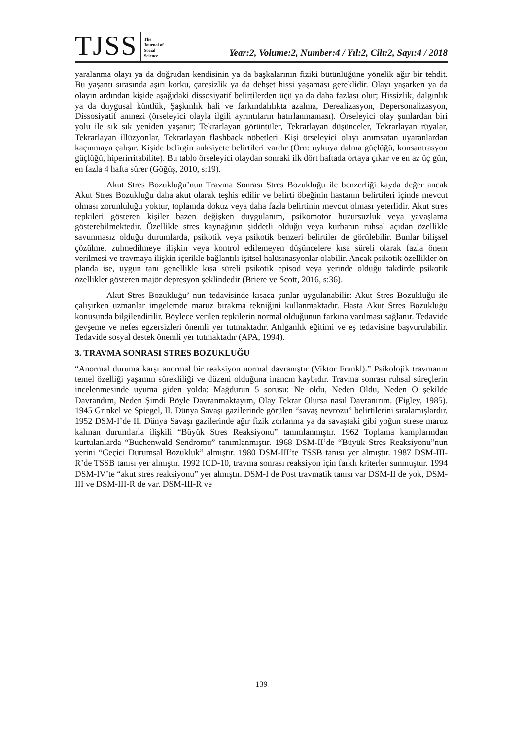TJSS
The
Journal of
Social
Science
Year:2, Volume:2, Number:4 / Yıl:2, Cilt:2, Sayı:4 / 2018
yaralanma olayı ya da doğrudan kendisinin ya da başkalarının fiziki bütünlüğüne yönelik ağır bir tehdit. Bu yaşantı sırasında aşırı korku, çaresizlik ya da dehşet hissi yaşaması gereklidir. Olayı yaşarken ya da olayın ardından kişide aşağıdaki dissosiyatif belirtilerden üçü ya da daha fazlası olur; Hissizlik, dalgınlık ya da duygusal küntlük, Şaşkınlık hali ve farkındalılıkta azalma, Derealizasyon, Depersonalizasyon, Dissosiyatif amnezi (örseleyici olayla ilgili ayrıntıların hatırlanmaması). Örseleyici olay şunlardan biri yolu ile sık sık yeniden yaşanır; Tekrarlayan görüntüler, Tekrarlayan düşünceler, Tekrarlayan rüyalar, Tekrarlayan illüzyonlar, Tekrarlayan flashback nöbetleri. Kişi örseleyici olayı anımsatan uyaranlardan kaçınmaya çalışır. Kişide belirgin anksiyete belirtileri vardır (Örn: uykuya dalma güçlüğü, konsantrasyon güçlüğü, hiperirritabilite). Bu tablo örseleyici olaydan sonraki ilk dört haftada ortaya çıkar ve en az üç gün, en fazla 4 hafta sürer (Göğüş, 2010, s:19).
Akut Stres Bozukluğu’nun Travma Sonrası Stres Bozukluğu ile benzerliği kayda değer ancak Akut Stres Bozukluğu daha akut olarak teşhis edilir ve belirti öbeğinin hastanın belirtileri içinde mevcut olması zorunluluğu yoktur, toplamda dokuz veya daha fazla belirtinin mevcut olması yeterlidir. Akut stres tepkileri gösteren kişiler bazen değişken duygulanım, psikomotor huzursuzluk veya yavaşlama gösterebilmektedir. Özellikle stres kaynağının şiddetli olduğu veya kurbanın ruhsal açıdan özellikle savunmasız olduğu durumlarda, psikotik veya psikotik benzeri belirtiler de görülebilir. Bunlar bilişsel çözülme, zulmedilmeye ilişkin veya kontrol edilemeyen düşüncelere kısa süreli olarak fazla önem verilmesi ve travmaya ilişkin içerikle bağlantılı işitsel halüsinasyonlar olabilir. Ancak psikotik özellikler ön planda ise, uygun tanı genellikle kısa süreli psikotik episod veya yerinde olduğu takdirde psikotik özellikler gösteren majör depresyon şeklindedir (Briere ve Scott, 2016, s:36).
Akut Stres Bozukluğu’ nun tedavisinde kısaca şunlar uygulanabilir: Akut Stres Bozukluğu ile çalışırken uzmanlar imgelemde maruz bırakma tekniğini kullanmaktadır. Hasta Akut Stres Bozukluğu konusunda bilgilendirilir. Böylece verilen tepkilerin normal olduğunun farkına varılması sağlanır. Tedavide gevşeme ve nefes egzersizleri önemli yer tutmaktadır. Atılganlık eğitimi ve eş tedavisine başvurulabilir. Tedavide sosyal destek önemli yer tutmaktadır (APA, 1994).
3. TRAVMA SONRASI STRES BOZUKLUĞU
“Anormal duruma karşı anormal bir reaksiyon normal davranıştır (Viktor Frankl).” Psikolojik travmanın temel özelliği yaşamın sürekliliği ve düzeni olduğuna inancın kaybıdır. Travma sonrası ruhsal süreçlerin incelenmesinde uyuma giden yolda: Mağdurun 5 sorusu: Ne oldu, Neden Oldu, Neden O şekilde Davrandım, Neden Şimdi Böyle Davranmaktayım, Olay Tekrar Olursa nasıl Davranırım. (Figley, 1985). 1945 Grinkel ve Spiegel, II. Dünya Savaşı gazilerinde görülen “savaş nevrozu” belirtilerini sıralamışlardır. 1952 DSM-I’de II. Dünya Savaşı gazilerinde ağır fizik zorlanma ya da savaştaki gibi yoğun strese maruz kalınan durumlarla ilişkili “Büyük Stres Reaksiyonu” tanımlanmıştır. 1962 Toplama kamplarından kurtulanlarda “Buchenwald Sendromu” tanımlanmıştır. 1968 DSM-II’de “Büyük Stres Reaksiyonu”nun yerini “Geçici Durumsal Bozukluk” almıştır. 1980 DSM-III’te TSSB tanısı yer almıştır. 1987 DSM-III-R’de TSSB tanısı yer almıştır. 1992 ICD-10, travma sonrası reaksiyon için farklı kriterler sunmuştur. 1994 DSM-IV’te “akut stres reaksiyonu” yer almıştır. DSM-I de Post travmatik tanısı var DSM-II de yok, DSM-III ve DSM-III-R de var. DSM-III-R ve
139